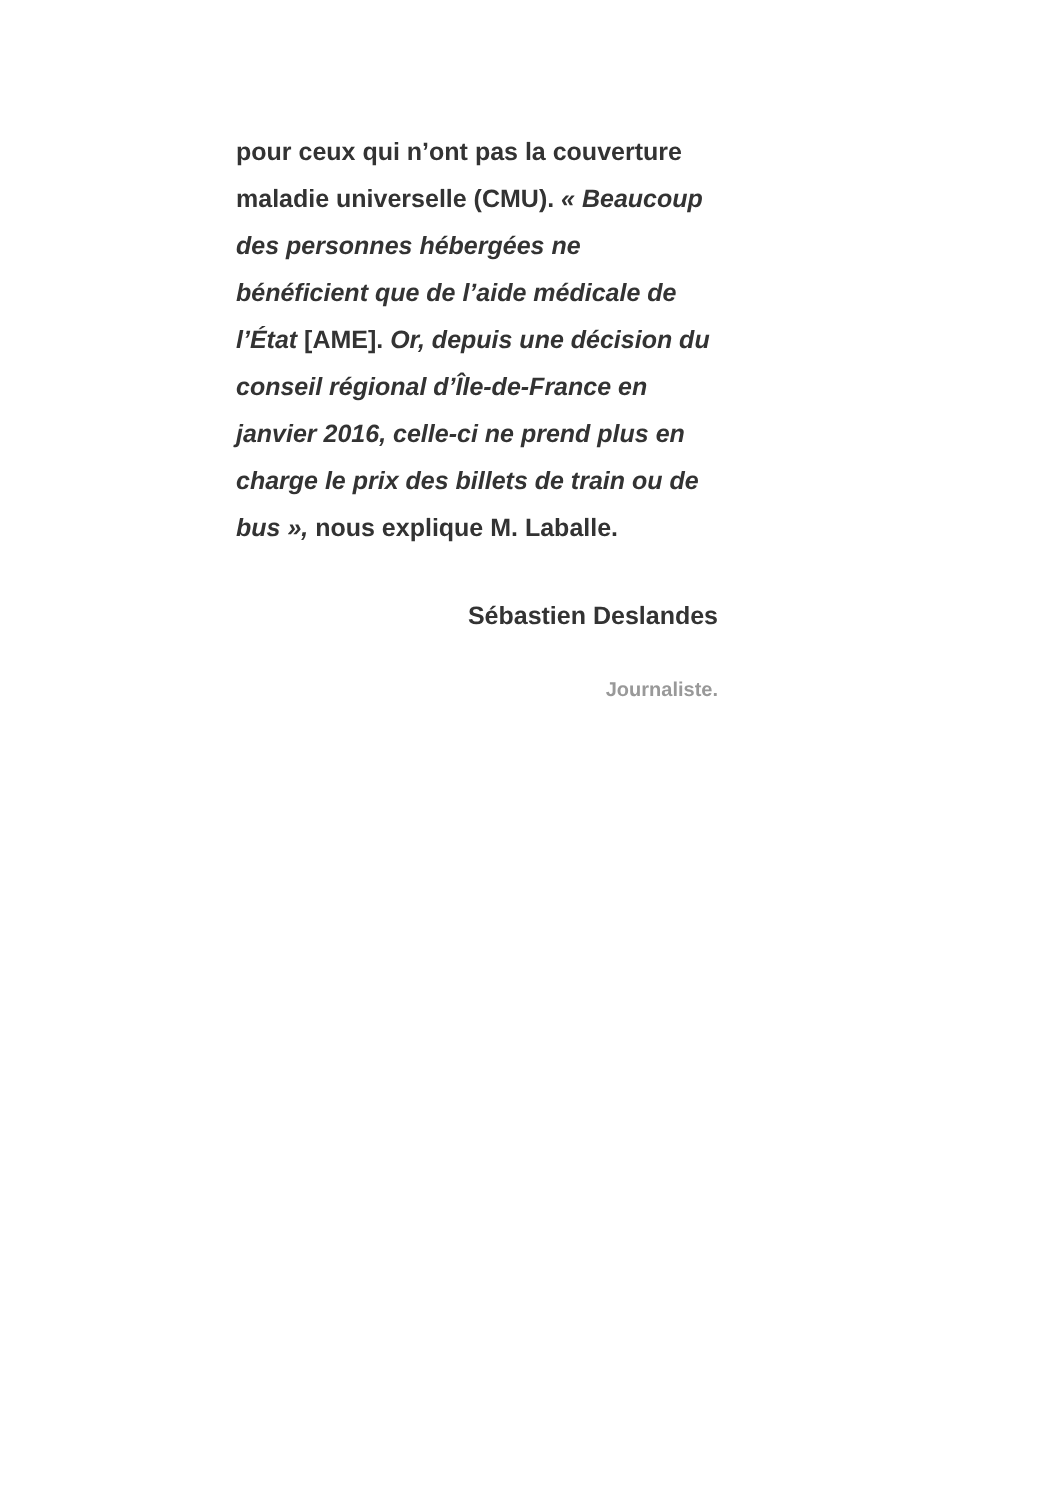pour ceux qui n’ont pas la couverture maladie universelle (CMU). « Beaucoup des personnes hébergées ne bénéficient que de l’aide médicale de l’État [AME]. Or, depuis une décision du conseil régional d’Île-de-France en janvier 2016, celle-ci ne prend plus en charge le prix des billets de train ou de bus », nous explique M. Laballe.
Sébastien Deslandes
Journaliste.